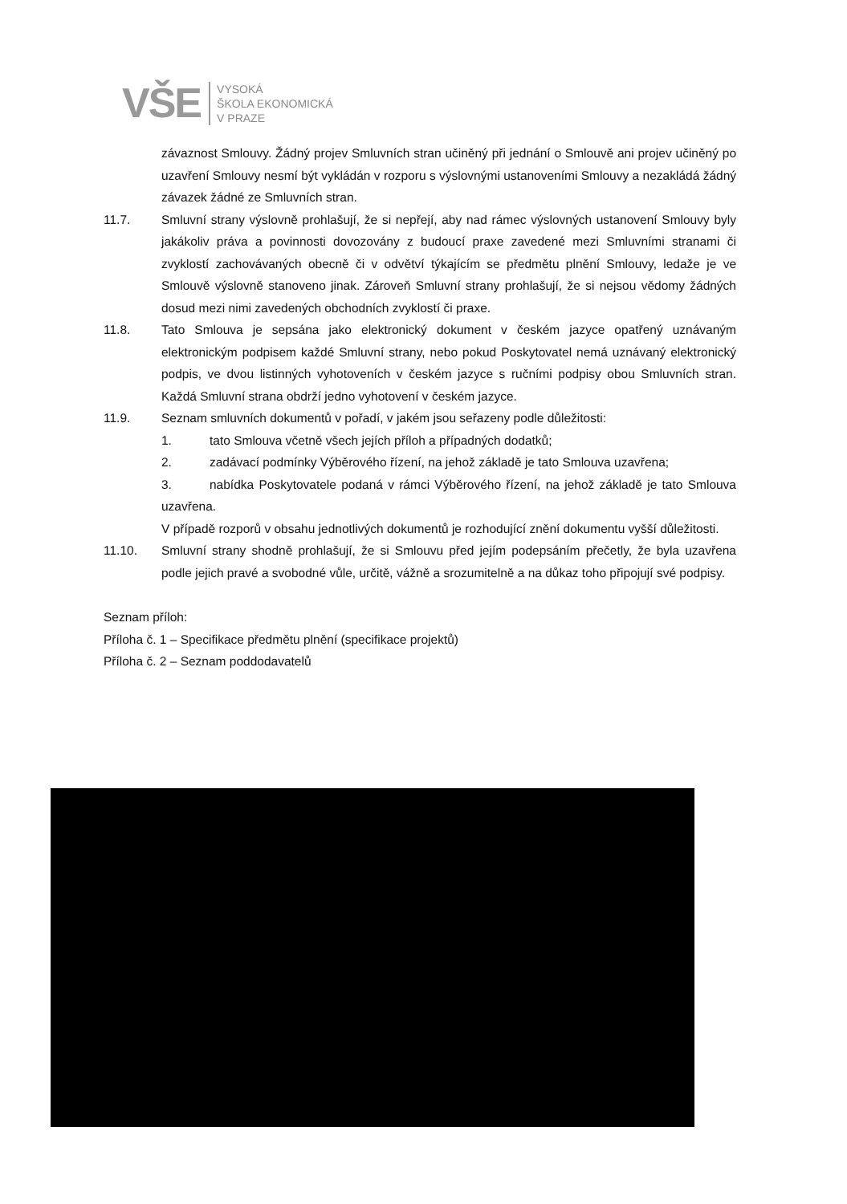VŠE
VYSOKÁ
ŠKOLA EKONOMICKÁ
V PRAZE
závaznost Smlouvy. Žádný projev Smluvních stran učiněný při jednání o Smlouvě ani projev učiněný po uzavření Smlouvy nesmí být vykládán v rozporu s výslovnými ustanoveními Smlouvy a nezakládá žádný závazek žádné ze Smluvních stran.
11.7. Smluvní strany výslovně prohlašují, že si nepřejí, aby nad rámec výslovných ustanovení Smlouvy byly jakákoliv práva a povinnosti dovozovány z budoucí praxe zavedené mezi Smluvními stranami či zvyklostí zachovávaných obecně či v odvětví týkajícím se předmětu plnění Smlouvy, ledaže je ve Smlouvě výslovně stanoveno jinak. Zároveň Smluvní strany prohlašují, že si nejsou vědomy žádných dosud mezi nimi zavedených obchodních zvyklostí či praxe.
11.8. Tato Smlouva je sepsána jako elektronický dokument v českém jazyce opatřený uznávaným elektronickým podpisem každé Smluvní strany, nebo pokud Poskytovatel nemá uznávaný elektronický podpis, ve dvou listinných vyhotoveních v českém jazyce s ručními podpisy obou Smluvních stran. Každá Smluvní strana obdrží jedno vyhotovení v českém jazyce.
11.9. Seznam smluvních dokumentů v pořadí, v jakém jsou seřazeny podle důležitosti:
1. tato Smlouva včetně všech jejích příloh a případných dodatků;
2. zadávací podmínky Výběrového řízení, na jehož základě je tato Smlouva uzavřena;
3. nabídka Poskytovatele podaná v rámci Výběrového řízení, na jehož základě je tato Smlouva uzavřena.
V případě rozporů v obsahu jednotlivých dokumentů je rozhodující znění dokumentu vyšší důležitosti.
11.10. Smluvní strany shodně prohlašují, že si Smlouvu před jejím podepsáním přečetly, že byla uzavřena podle jejich pravé a svobodné vůle, určitě, vážně a srozumitelně a na důkaz toho připojují své podpisy.
Seznam příloh:
Příloha č. 1 – Specifikace předmětu plnění (specifikace projektů)
Příloha č. 2 – Seznam poddodavatelů